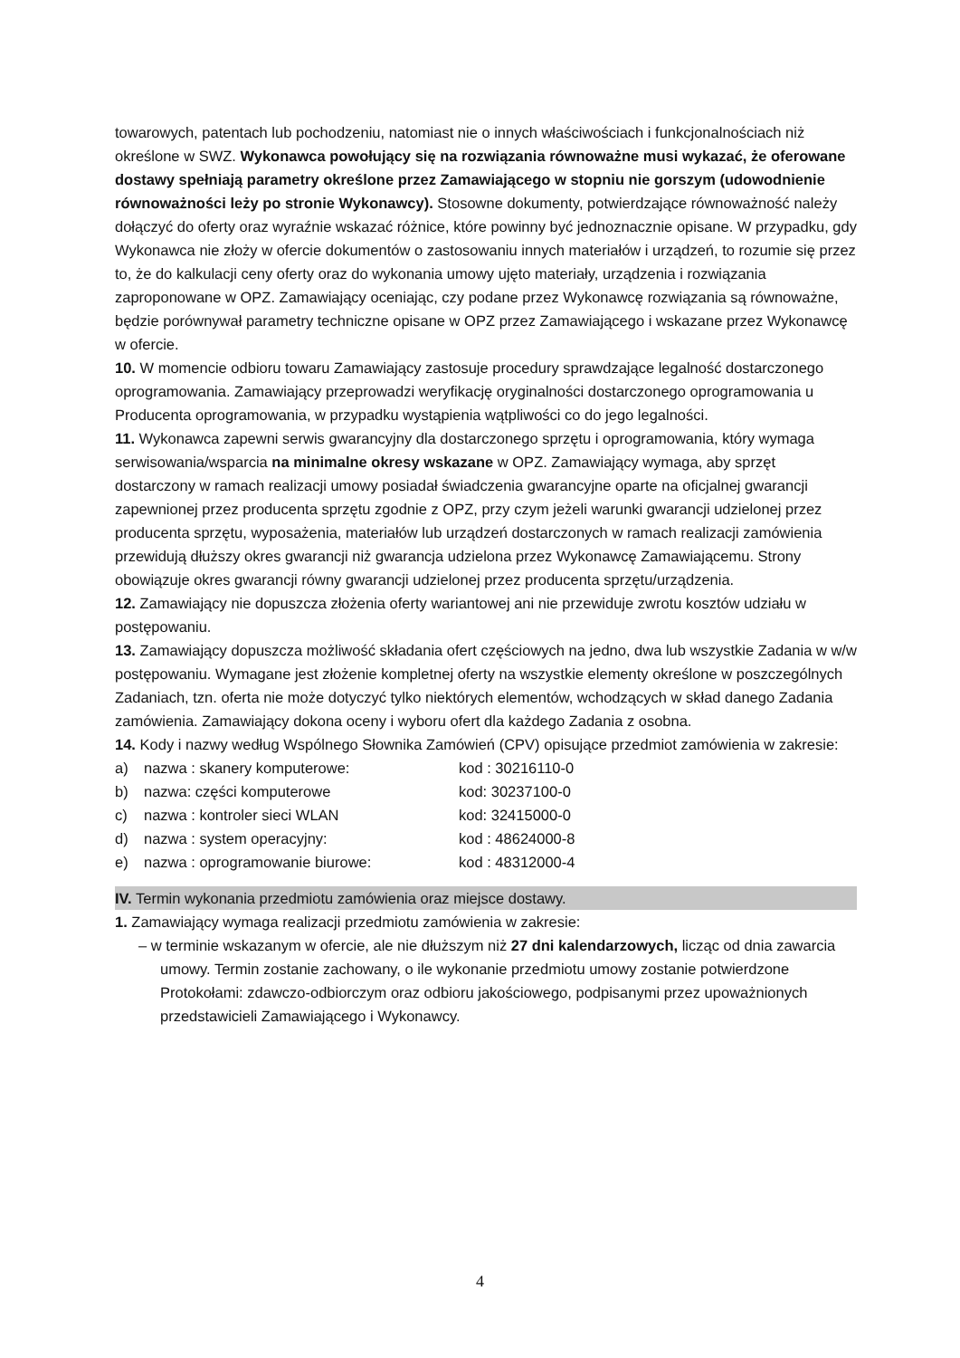towarowych, patentach lub pochodzeniu, natomiast nie o innych właściwościach i funkcjonalnościach niż określone w SWZ. Wykonawca powołujący się na rozwiązania równoważne musi wykazać, że oferowane dostawy spełniają parametry określone przez Zamawiającego w stopniu nie gorszym (udowodnienie równoważności leży po stronie Wykonawcy). Stosowne dokumenty, potwierdzające równoważność należy dołączyć do oferty oraz wyraźnie wskazać różnice, które powinny być jednoznacznie opisane. W przypadku, gdy Wykonawca nie złoży w ofercie dokumentów o zastosowaniu innych materiałów i urządzeń, to rozumie się przez to, że do kalkulacji ceny oferty oraz do wykonania umowy ujęto materiały, urządzenia i rozwiązania zaproponowane w OPZ. Zamawiający oceniając, czy podane przez Wykonawcę rozwiązania są równoważne, będzie porównywał parametry techniczne opisane w OPZ przez Zamawiającego i wskazane przez Wykonawcę w ofercie.
10. W momencie odbioru towaru Zamawiający zastosuje procedury sprawdzające legalność dostarczonego oprogramowania. Zamawiający przeprowadzi weryfikację oryginalności dostarczonego oprogramowania u Producenta oprogramowania, w przypadku wystąpienia wątpliwości co do jego legalności.
11. Wykonawca zapewni serwis gwarancyjny dla dostarczonego sprzętu i oprogramowania, który wymaga serwisowania/wsparcia na minimalne okresy wskazane w OPZ. Zamawiający wymaga, aby sprzęt dostarczony w ramach realizacji umowy posiadał świadczenia gwarancyjne oparte na oficjalnej gwarancji zapewnionej przez producenta sprzętu zgodnie z OPZ, przy czym jeżeli warunki gwarancji udzielonej przez producenta sprzętu, wyposażenia, materiałów lub urządzeń dostarczonych w ramach realizacji zamówienia przewidują dłuższy okres gwarancji niż gwarancja udzielona przez Wykonawcę Zamawiającemu. Strony obowiązuje okres gwarancji równy gwarancji udzielonej przez producenta sprzętu/urządzenia.
12. Zamawiający nie dopuszcza złożenia oferty wariantowej ani nie przewiduje zwrotu kosztów udziału w postępowaniu.
13. Zamawiający dopuszcza możliwość składania ofert częściowych na jedno, dwa lub wszystkie Zadania w w/w postępowaniu. Wymagane jest złożenie kompletnej oferty na wszystkie elementy określone w poszczególnych Zadaniach, tzn. oferta nie może dotyczyć tylko niektórych elementów, wchodzących w skład danego Zadania zamówienia. Zamawiający dokona oceny i wyboru ofert dla każdego Zadania z osobna.
14. Kody i nazwy według Wspólnego Słownika Zamówień (CPV) opisujące przedmiot zamówienia w zakresie:
a) nazwa : skanery komputerowe: kod : 30216110-0
b) nazwa: części komputerowe kod: 30237100-0
c) nazwa : kontroler sieci WLAN kod: 32415000-0
d) nazwa : system operacyjny: kod : 48624000-8
e) nazwa : oprogramowanie biurowe: kod : 48312000-4
IV. Termin wykonania przedmiotu zamówienia oraz miejsce dostawy.
1. Zamawiający wymaga realizacji przedmiotu zamówienia w zakresie:
– w terminie wskazanym w ofercie, ale nie dłuższym niż 27 dni kalendarzowych, licząc od dnia zawarcia umowy. Termin zostanie zachowany, o ile wykonanie przedmiotu umowy zostanie potwierdzone Protokołami: zdawczo-odbiorczym oraz odbioru jakościowego, podpisanymi przez upoważnionych przedstawicieli Zamawiającego i Wykonawcy.
4